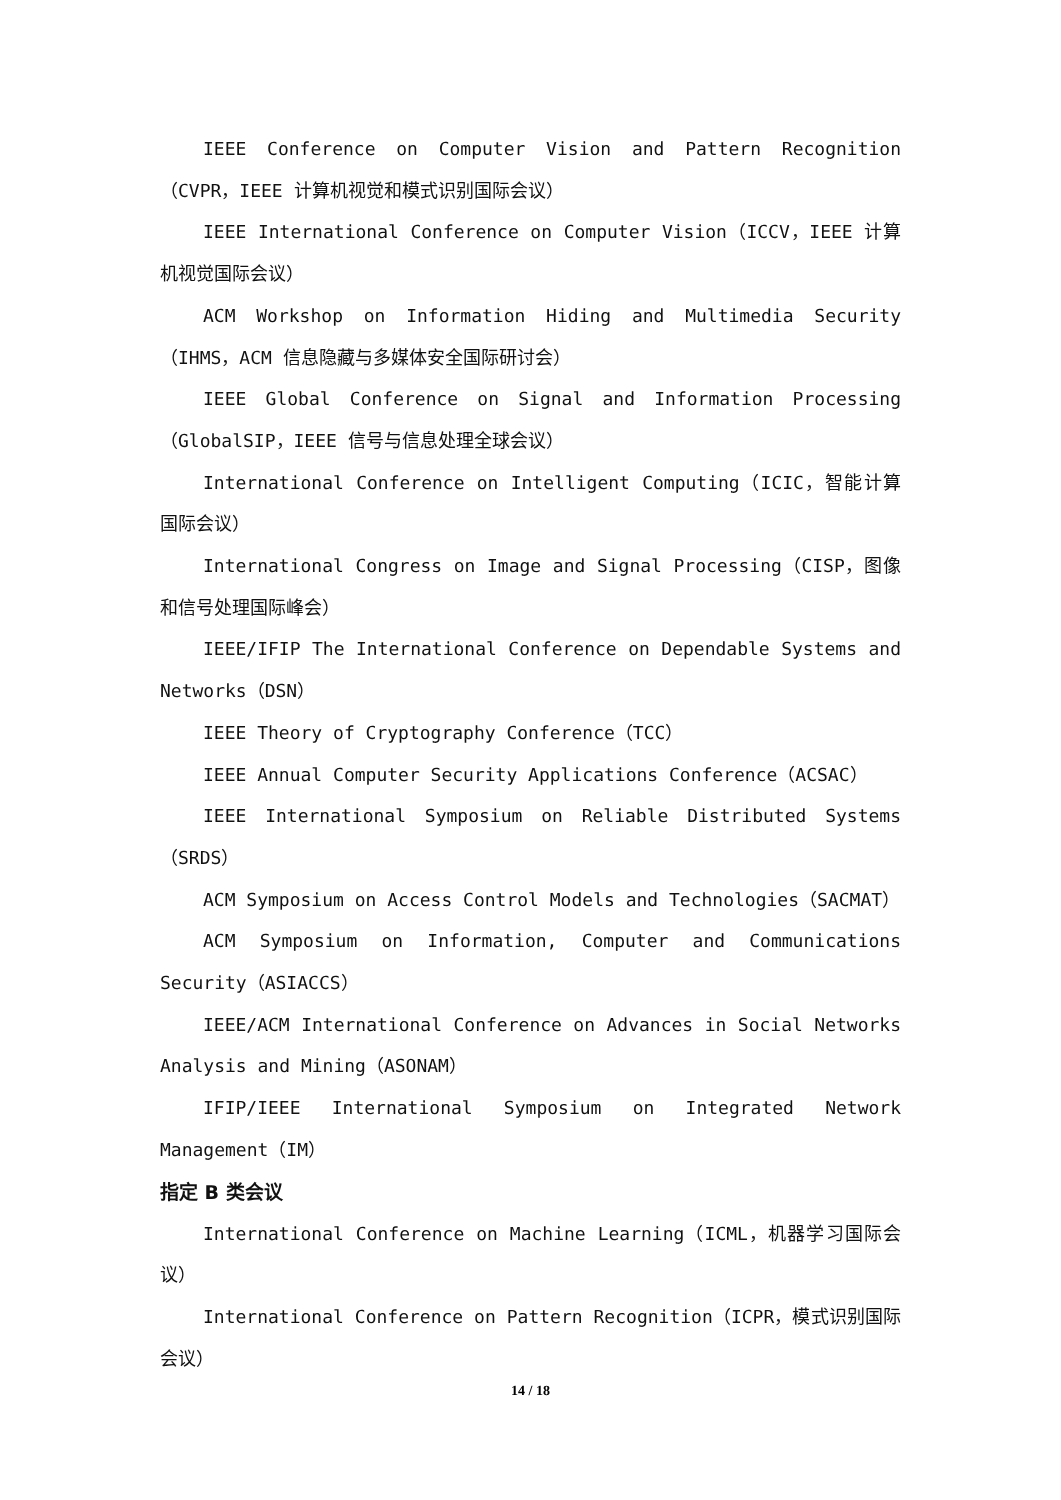IEEE Conference on Computer Vision and Pattern Recognition（CVPR，IEEE 计算机视觉和模式识别国际会议）
IEEE International Conference on Computer Vision（ICCV，IEEE 计算机视觉国际会议）
ACM Workshop on Information Hiding and Multimedia Security（IHMS，ACM 信息隐藏与多媒体安全国际研讨会）
IEEE Global Conference on Signal and Information Processing（GlobalSIP，IEEE 信号与信息处理全球会议）
International Conference on Intelligent Computing（ICIC，智能计算国际会议）
International Congress on Image and Signal Processing（CISP，图像和信号处理国际峰会）
IEEE/IFIP The International Conference on Dependable Systems and Networks（DSN）
IEEE Theory of Cryptography Conference（TCC）
IEEE Annual Computer Security Applications Conference（ACSAC）
IEEE International Symposium on Reliable Distributed Systems（SRDS）
ACM Symposium on Access Control Models and Technologies（SACMAT）
ACM Symposium on Information, Computer and Communications Security（ASIACCS）
IEEE/ACM International Conference on Advances in Social Networks Analysis and Mining（ASONAM）
IFIP/IEEE International Symposium on Integrated Network Management（IM）
指定 B 类会议
International Conference on Machine Learning（ICML，机器学习国际会议）
International Conference on Pattern Recognition（ICPR，模式识别国际会议）
14 / 18